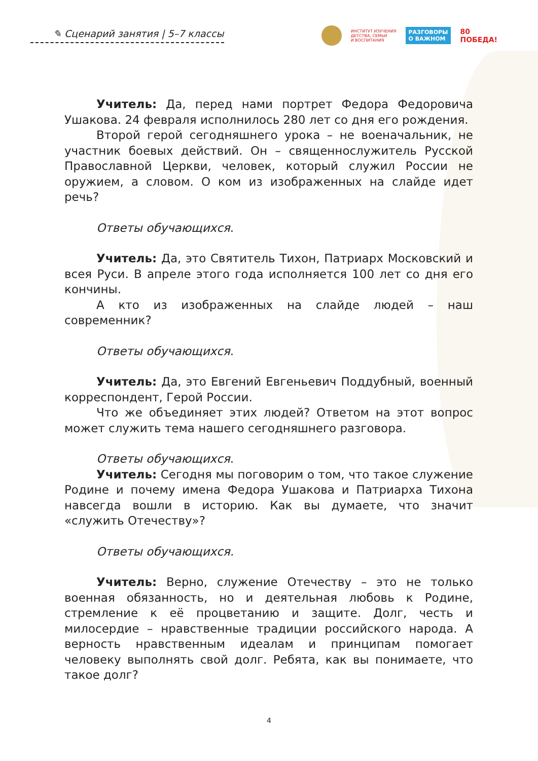✎ Сценарий занятия | 5–7 классы
ИНСТИТУТ ИЗУЧЕНИЯ
ДЕТСТВА, СЕМЬИ
И ВОСПИТАНИЯ
РАЗГОВОРЫ
О ВАЖНОМ
80
ПОБЕДА!
Учитель: Да, перед нами портрет Федора Федоровича Ушакова. 24 февраля исполнилось 280 лет со дня его рождения.
Второй герой сегодняшнего урока – не военачальник, не участник боевых действий. Он – священнослужитель Русской Православной Церкви, человек, который служил России не оружием, а словом. О ком из изображенных на слайде идет речь?
Ответы обучающихся.
Учитель: Да, это Святитель Тихон, Патриарх Московский и всея Руси. В апреле этого года исполняется 100 лет со дня его кончины.
А кто из изображенных на слайде людей – наш современник?
Ответы обучающихся.
Учитель: Да, это Евгений Евгеньевич Поддубный, военный корреспондент, Герой России.
Что же объединяет этих людей? Ответом на этот вопрос может служить тема нашего сегодняшнего разговора.
Ответы обучающихся.
Учитель: Сегодня мы поговорим о том, что такое служение Родине и почему имена Федора Ушакова и Патриарха Тихона навсегда вошли в историю. Как вы думаете, что значит «служить Отечеству»?
Ответы обучающихся.
Учитель: Верно, служение Отечеству – это не только военная обязанность, но и деятельная любовь к Родине, стремление к её процветанию и защите. Долг, честь и милосердие – нравственные традиции российского народа. А верность нравственным идеалам и принципам помогает человеку выполнять свой долг. Ребята, как вы понимаете, что такое долг?
4